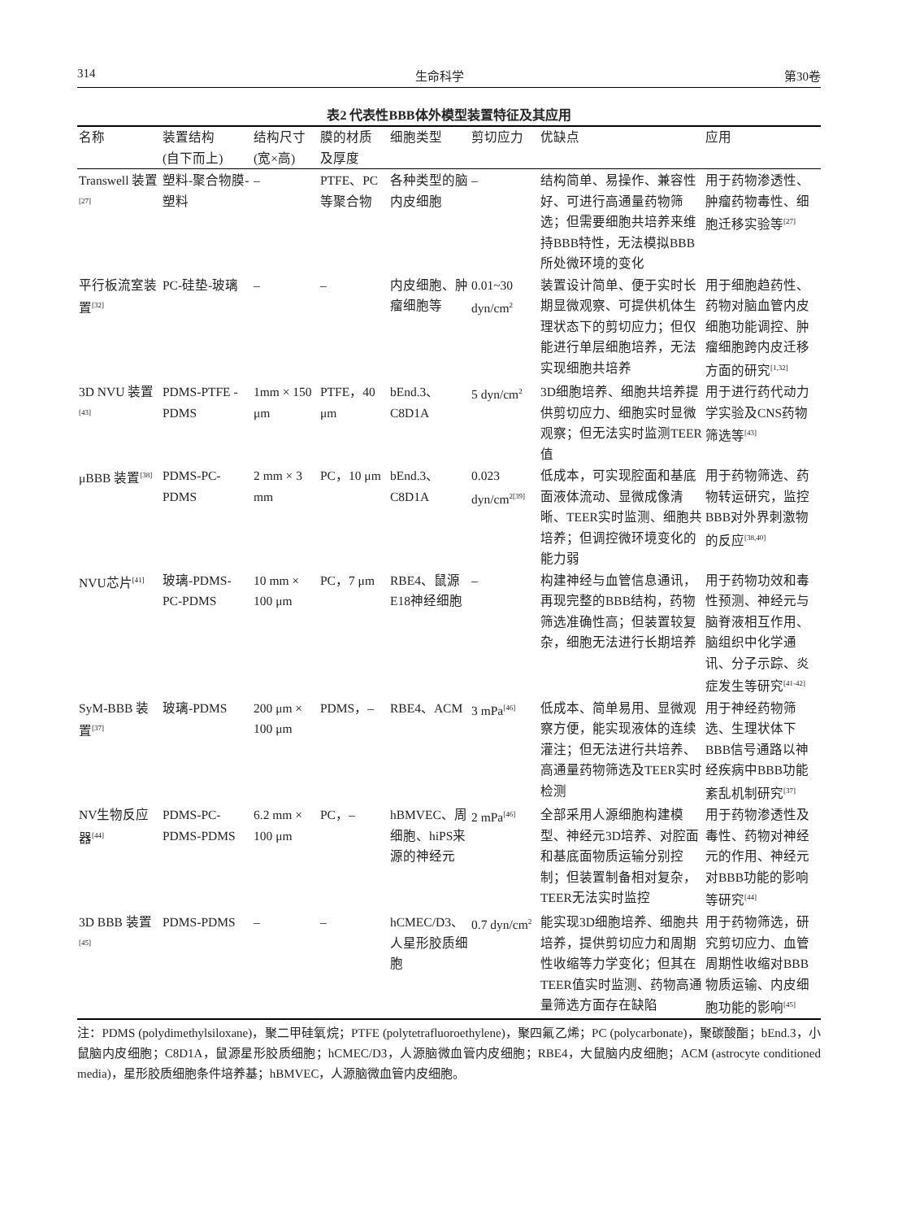314 生命科学 第30卷
表2 代表性BBB体外模型装置特征及其应用
| 名称 | 装置结构 (自下而上) | 结构尺寸 (宽×高) | 膜的材质 及厚度 | 细胞类型 | 剪切应力 | 优缺点 | 应用 |
| --- | --- | --- | --- | --- | --- | --- | --- |
| Transwell 装置<sup>[27]</sup> | 塑料-聚合物膜-塑料 | – | PTFE、PC等聚合物 | 各种类型的脑内皮细胞 | – | 结构简单、易操作、兼容性好、可进行高通量药物筛选；但需要细胞共培养来维持BBB特性，无法模拟BBB所处微环境的变化 | 用于药物渗透性、肿瘤药物毒性、细胞迁移实验等<sup>[27]</sup> |
| 平行板流室装置<sup>[32]</sup> | PC-硅垫-玻璃 | – | – | 内皮细胞、肿瘤细胞等 | 0.01~30 dyn/cm<sup>2</sup> | 装置设计简单、便于实时长期显微观察、可提供机体生理状态下的剪切应力；但仅能进行单层细胞培养，无法实现细胞共培养 | 用于细胞趋药性、药物对脑血管内皮细胞功能调控、肿瘤细胞跨内皮迁移方面的研究<sup>[1,32]</sup> |
| 3D NVU 装置<sup>[43]</sup> | PDMS-PTFE -PDMS | 1mm × 150 μm | PTFE，40 μm | bEnd.3、C8D1A | 5 dyn/cm<sup>2</sup> | 3D细胞培养、细胞共培养提供剪切应力、细胞实时显微观察；但无法实时监测TEER值 | 用于进行药代动力学实验及CNS药物筛选等<sup>[43]</sup> |
| μBBB 装置<sup>[38]</sup> | PDMS-PC-PDMS | 2 mm × 3 mm | PC，10 μm | bEnd.3、C8D1A | 0.023 dyn/cm<sup>2[39]</sup> | 低成本，可实现腔面和基底面液体流动、显微成像清晰、TEER实时监测、细胞共培养；但调控微环境变化的能力弱 | 用于药物筛选、药物转运研究，监控BBB对外界刺激物的反应<sup>[38,40]</sup> |
| NVU芯片<sup>[41]</sup> | 玻璃-PDMS-PC-PDMS | 10 mm × 100 μm | PC，7 μm | RBE4、鼠源E18神经细胞 | – | 构建神经与血管信息通讯，再现完整的BBB结构，药物筛选准确性高；但装置较复杂，细胞无法进行长期培养 | 用于药物功效和毒性预测、神经元与脑脊液相互作用、脑组织中化学通讯、分子示踪、炎症发生等研究<sup>[41-42]</sup> |
| SyM-BBB 装置<sup>[37]</sup> | 玻璃-PDMS | 200 μm × 100 μm | PDMS，– | RBE4、ACM | 3 mPa<sup>[46]</sup> | 低成本、简单易用、显微观察方便，能实现液体的连续灌注；但无法进行共培养、高通量药物筛选及TEER实时检测 | 用于神经药物筛选、生理状体下BBB信号通路以神经疾病中BBB功能紊乱机制研究<sup>[37]</sup> |
| NV生物反应器<sup>[44]</sup> | PDMS-PC-PDMS-PDMS | 6.2 mm × 100 μm | PC，– | hBMVEC、周细胞、hiPS来源的神经元 | 2 mPa<sup>[46]</sup> | 全部采用人源细胞构建模型、神经元3D培养、对腔面和基底面物质运输分别控制；但装置制备相对复杂，TEER无法实时监控 | 用于药物渗透性及毒性、药物对神经元的作用、神经元对BBB功能的影响等研究<sup>[44]</sup> |
| 3D BBB 装置<sup>[45]</sup> | PDMS-PDMS | – | – | hCMEC/D3、人星形胶质细胞 | 0.7 dyn/cm<sup>2</sup> | 能实现3D细胞培养、细胞共培养，提供剪切应力和周期性收缩等力学变化；但其在TEER值实时监测、药物高通量筛选方面存在缺陷 | 用于药物筛选，研究剪切应力、血管周期性收缩对BBB物质运输、内皮细胞功能的影响<sup>[45]</sup> |
注：PDMS (polydimethylsiloxane)，聚二甲硅氧烷；PTFE (polytetrafluoroethylene)，聚四氟乙烯；PC (polycarbonate)，聚碳酸酯；bEnd.3，小鼠脑内皮细胞；C8D1A，鼠源星形胶质细胞；hCMEC/D3，人源脑微血管内皮细胞；RBE4，大鼠脑内皮细胞；ACM (astrocyte conditioned media)，星形胶质细胞条件培养基；hBMVEC，人源脑微血管内皮细胞。